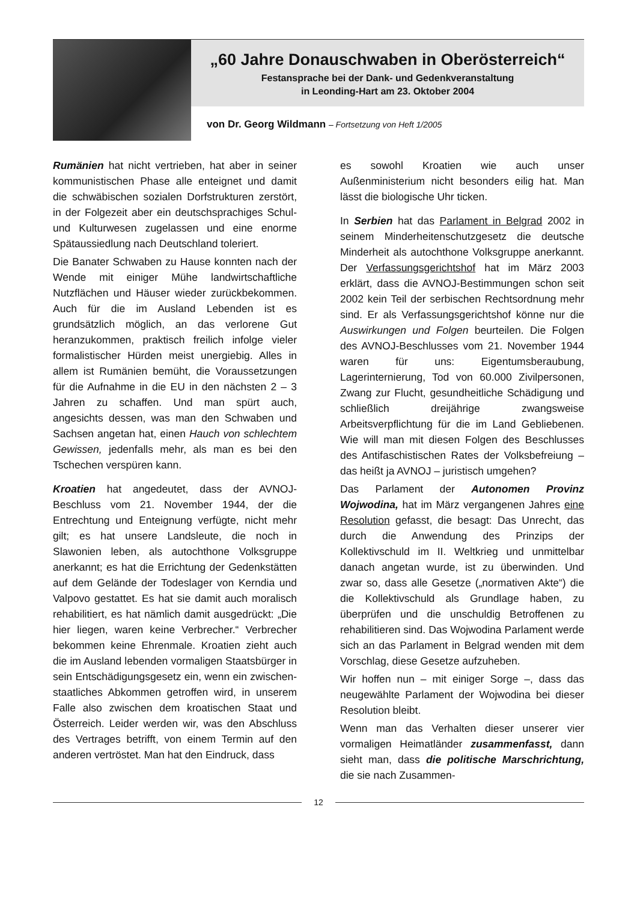„60 Jahre Donauschwaben in Oberösterreich“
Festansprache bei der Dank- und Gedenkveranstaltung
in Leonding-Hart am 23. Oktober 2004
von Dr. Georg Wildmann – Fortsetzung von Heft 1/2005
Rumänien hat nicht vertrieben, hat aber in seiner kommunistischen Phase alle enteignet und damit die schwäbischen sozialen Dorfstrukturen zerstört, in der Folgezeit aber ein deutschsprachiges Schul- und Kulturwesen zugelassen und eine enorme Spätaussiedlung nach Deutschland toleriert.
Die Banater Schwaben zu Hause konnten nach der Wende mit einiger Mühe landwirtschaftliche Nutzflächen und Häuser wieder zurückbekommen. Auch für die im Ausland Lebenden ist es grundsätzlich möglich, an das verlorene Gut heranzukommen, praktisch freilich infolge vieler formalistischer Hürden meist unergiebig. Alles in allem ist Rumänien bemüht, die Voraussetzungen für die Aufnahme in die EU in den nächsten 2 – 3 Jahren zu schaffen. Und man spürt auch, angesichts dessen, was man den Schwaben und Sachsen angetan hat, einen Hauch von schlechtem Gewissen, jedenfalls mehr, als man es bei den Tschechen verspüren kann.
Kroatien hat angedeutet, dass der AVNOJ-Beschluss vom 21. November 1944, der die Entrechtung und Enteignung verfügte, nicht mehr gilt; es hat unsere Landsleute, die noch in Slawonien leben, als autochthone Volksgruppe anerkannt; es hat die Errichtung der Gedenkstätten auf dem Gelände der Todeslager von Kerndia und Valpovo gestattet. Es hat sie damit auch moralisch rehabilitiert, es hat nämlich damit ausgedrückt: „Die hier liegen, waren keine Verbrecher.“ Verbrecher bekommen keine Ehrenmale. Kroatien zieht auch die im Ausland lebenden vormaligen Staatsbürger in sein Entschädigungsgesetz ein, wenn ein zwischen-staatliches Abkommen getroffen wird, in unserem Falle also zwischen dem kroatischen Staat und Österreich. Leider werden wir, was den Abschluss des Vertrages betrifft, von einem Termin auf den anderen vertröstet. Man hat den Eindruck, dass
es sowohl Kroatien wie auch unser Außenministerium nicht besonders eilig hat. Man lässt die biologische Uhr ticken.
In Serbien hat das Parlament in Belgrad 2002 in seinem Minderheitenschutzgesetz die deutsche Minderheit als autochthone Volksgruppe anerkannt. Der Verfassungsgerichtshof hat im März 2003 erklärt, dass die AVNOJ-Bestimmungen schon seit 2002 kein Teil der serbischen Rechtsordnung mehr sind. Er als Verfassungsgerichtshof könne nur die Auswirkungen und Folgen beurteilen. Die Folgen des AVNOJ-Beschlusses vom 21. November 1944 waren für uns: Eigentumsberaubung, Lagerinternierung, Tod von 60.000 Zivilpersonen, Zwang zur Flucht, gesundheitliche Schädigung und schließlich dreijährige zwangsweise Arbeitsverpflichtung für die im Land Gebliebenen. Wie will man mit diesen Folgen des Beschlusses des Antifaschistischen Rates der Volksbefreiung – das heißt ja AVNOJ – juristisch umgehen?
Das Parlament der Autonomen Provinz Wojwodina, hat im März vergangenen Jahres eine Resolution gefasst, die besagt: Das Unrecht, das durch die Anwendung des Prinzips der Kollektivschuld im II. Weltkrieg und unmittelbar danach angetan wurde, ist zu überwinden. Und zwar so, dass alle Gesetze („normativen Akte“) die die Kollektivschuld als Grundlage haben, zu überprüfen und die unschuldig Betroffenen zu rehabilitieren sind. Das Wojwodina Parlament werde sich an das Parlament in Belgrad wenden mit dem Vorschlag, diese Gesetze aufzuheben.
Wir hoffen nun – mit einiger Sorge –, dass das neugewählte Parlament der Wojwodina bei dieser Resolution bleibt.
Wenn man das Verhalten dieser unserer vier vormaligen Heimatländer zusammenfasst, dann sieht man, dass die politische Marschrichtung, die sie nach Zusammen-
12